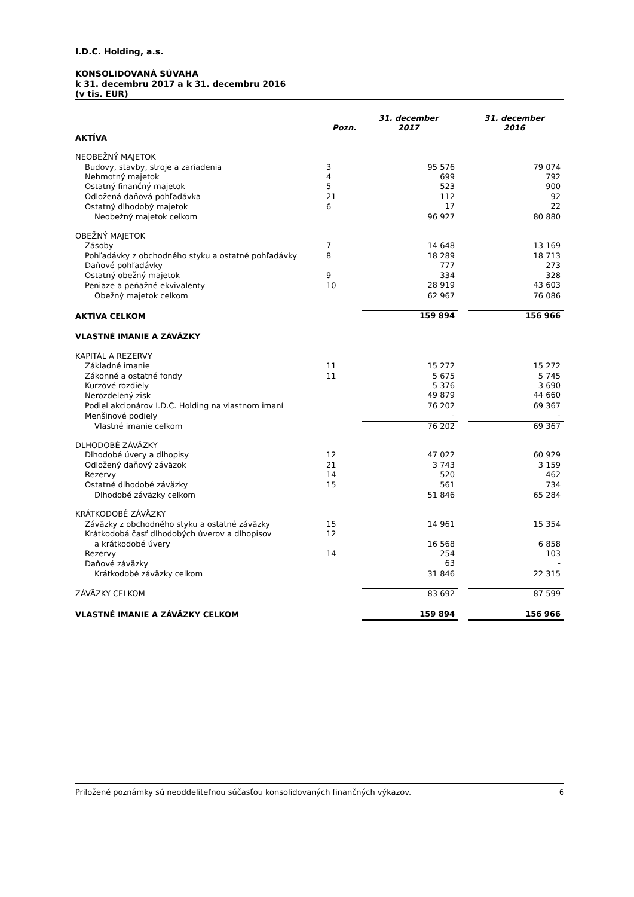I.D.C. Holding, a.s.
KONSOLIDOVANÁ SÚVAHA
k 31. decembru 2017 a k 31. decembru 2016
(v tis. EUR)
| | Pozn. | 31. december 2017 | | 31. december 2016 |
| AKTÍVA | | | | |
| NEOBEŽNÝ MAJETOK | | | | |
| Budovy, stavby, stroje a zariadenia | 3 | 95 576 | | 79 074 |
| Nehmotný majetok | 4 | 699 | | 792 |
| Ostatný finančný majetok | 5 | 523 | | 900 |
| Odložená daňová pohľadávka | 21 | 112 | | 92 |
| Ostatný dlhodobý majetok | 6 | 17 | | 22 |
| Neobežný majetok celkom | | 96 927 | | 80 880 |
| OBEŽNÝ MAJETOK | | | | |
| Zásoby | 7 | 14 648 | | 13 169 |
| Pohľadávky z obchodného styku a ostatné pohľadávky | 8 | 18 289 | | 18 713 |
| Daňové pohľadávky | | 777 | | 273 |
| Ostatný obežný majetok | 9 | 334 | | 328 |
| Peniaze a peňažné ekvivalenty | 10 | 28 919 | | 43 603 |
| Obežný majetok celkom | | 62 967 | | 76 086 |
| AKTÍVA CELKOM | | 159 894 | | 156 966 |
| VLASTNÉ IMANIE A ZÁVÄZKY | | | | |
| KAPITÁL A REZERVY | | | | |
| Základné imanie | 11 | 15 272 | | 15 272 |
| Zákonné a ostatné fondy | 11 | 5 675 | | 5 745 |
| Kurzové rozdiely | | 5 376 | | 3 690 |
| Nerozdelený zisk | | 49 879 | | 44 660 |
| Podiel akcionárov I.D.C. Holding na vlastnom imaní | | 76 202 | | 69 367 |
| Menšinové podiely | | - | | - |
| Vlastné imanie celkom | | 76 202 | | 69 367 |
| DLHODOBÉ ZÁVÄZKY | | | | |
| Dlhodobé úvery a dlhopisy | 12 | 47 022 | | 60 929 |
| Odložený daňový záväzok | 21 | 3 743 | | 3 159 |
| Rezervy | 14 | 520 | | 462 |
| Ostatné dlhodobé záväzky | 15 | 561 | | 734 |
| Dlhodobé záväzky celkom | | 51 846 | | 65 284 |
| KRÁTKODOBÉ ZÁVÄZKY | | | | |
| Záväzky z obchodného styku a ostatné záväzky | 15 | 14 961 | | 15 354 |
| Krátkodobá časť dlhodobých úverov a dlhopisov | 12 | | | |
| a krátkodobé úvery | | 16 568 | | 6 858 |
| Rezervy | 14 | 254 | | 103 |
| Daňové záväzky | | 63 | | - |
| Krátkodobé záväzky celkom | | 31 846 | | 22 315 |
| ZÁVÄZKY CELKOM | | 83 692 | | 87 599 |
| VLASTNÉ IMANIE A ZÁVÄZKY CELKOM | | 159 894 | | 156 966 |
Priložené poznámky sú neoddeliteľnou súčasťou konsolidovaných finančných výkazov. 6